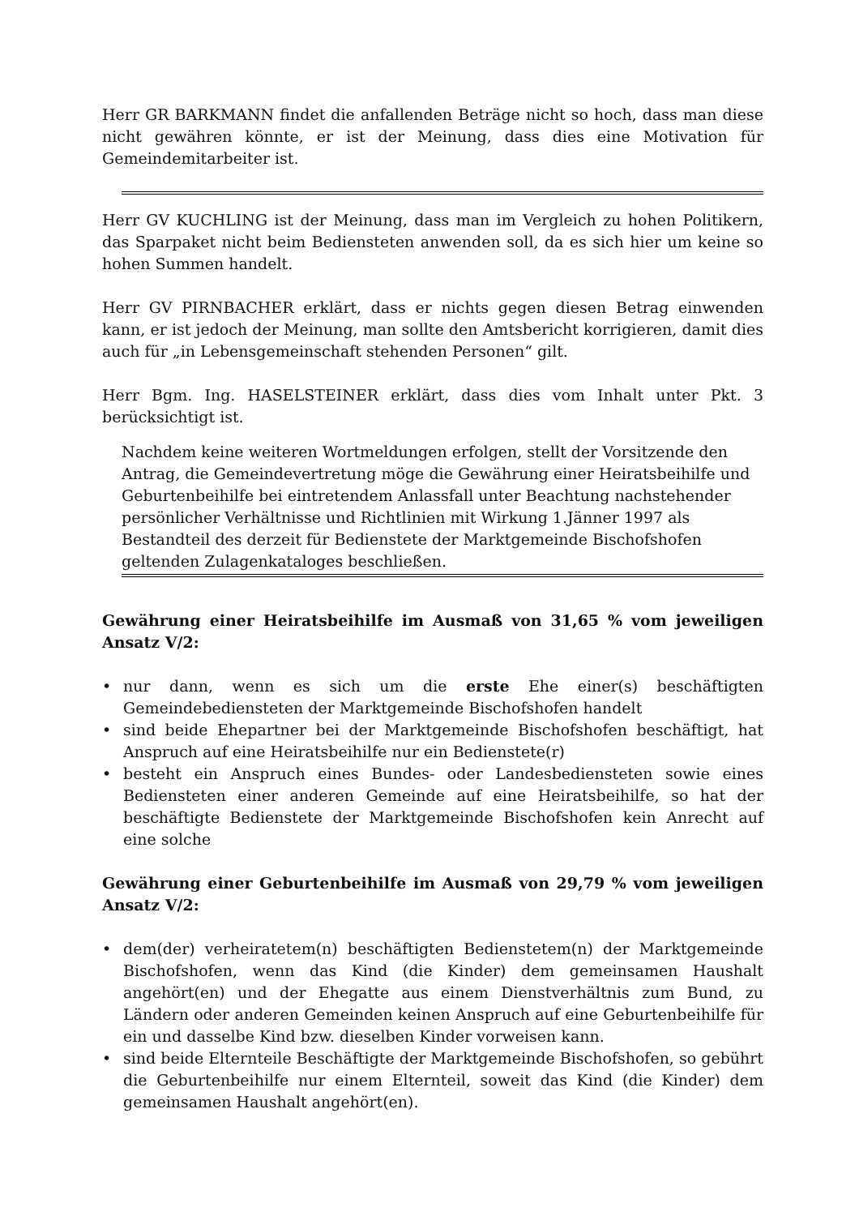Herr GR BARKMANN findet die anfallenden Beträge nicht so hoch, dass man diese nicht gewähren könnte, er ist der Meinung, dass dies eine Motivation für Gemeindemitarbeiter ist.
Herr GV KUCHLING ist der Meinung, dass man im Vergleich zu hohen Politikern, das Sparpaket nicht beim Bediensteten anwenden soll, da es sich hier um keine so hohen Summen handelt.
Herr GV PIRNBACHER erklärt, dass er nichts gegen diesen Betrag einwenden kann, er ist jedoch der Meinung, man sollte den Amtsbericht korrigieren, damit dies auch für „in Lebensgemeinschaft stehenden Personen“ gilt.
Herr Bgm. Ing. HASELSTEINER erklärt, dass dies vom Inhalt unter Pkt. 3 berücksichtigt ist.
Nachdem keine weiteren Wortmeldungen erfolgen, stellt der Vorsitzende den Antrag, die Gemeindevertretung möge die Gewährung einer Heiratsbeihilfe und Geburtenbeihilfe bei eintretendem Anlassfall unter Beachtung nachstehender persönlicher Verhältnisse und Richtlinien mit Wirkung 1.Jänner 1997 als Bestandteil des derzeit für Bedienstete der Marktgemeinde Bischofshofen geltenden Zulagenkataloges beschließen.
Gewährung einer Heiratsbeihilfe im Ausmaß von 31,65 % vom jeweiligen Ansatz V/2:
• nur dann, wenn es sich um die erste Ehe einer(s) beschäftigten Gemeindebediensteten der Marktgemeinde Bischofshofen handelt
• sind beide Ehepartner bei der Marktgemeinde Bischofshofen beschäftigt, hat Anspruch auf eine Heiratsbeihilfe nur ein Bedienstete(r)
• besteht ein Anspruch eines Bundes- oder Landesbediensteten sowie eines Bediensteten einer anderen Gemeinde auf eine Heiratsbeihilfe, so hat der beschäftigte Bedienstete der Marktgemeinde Bischofshofen kein Anrecht auf eine solche
Gewährung einer Geburtenbeihilfe im Ausmaß von 29,79 % vom jeweiligen Ansatz V/2:
• dem(der) verheiratetem(n) beschäftigten Bedienstetem(n) der Marktgemeinde Bischofshofen, wenn das Kind (die Kinder) dem gemeinsamen Haushalt angehört(en) und der Ehegatte aus einem Dienstverhältnis zum Bund, zu Ländern oder anderen Gemeinden keinen Anspruch auf eine Geburtenbeihilfe für ein und dasselbe Kind bzw. dieselben Kinder vorweisen kann.
• sind beide Elternteile Beschäftigte der Marktgemeinde Bischofshofen, so gebührt die Geburtenbeihilfe nur einem Elternteil, soweit das Kind (die Kinder) dem gemeinsamen Haushalt angehört(en).